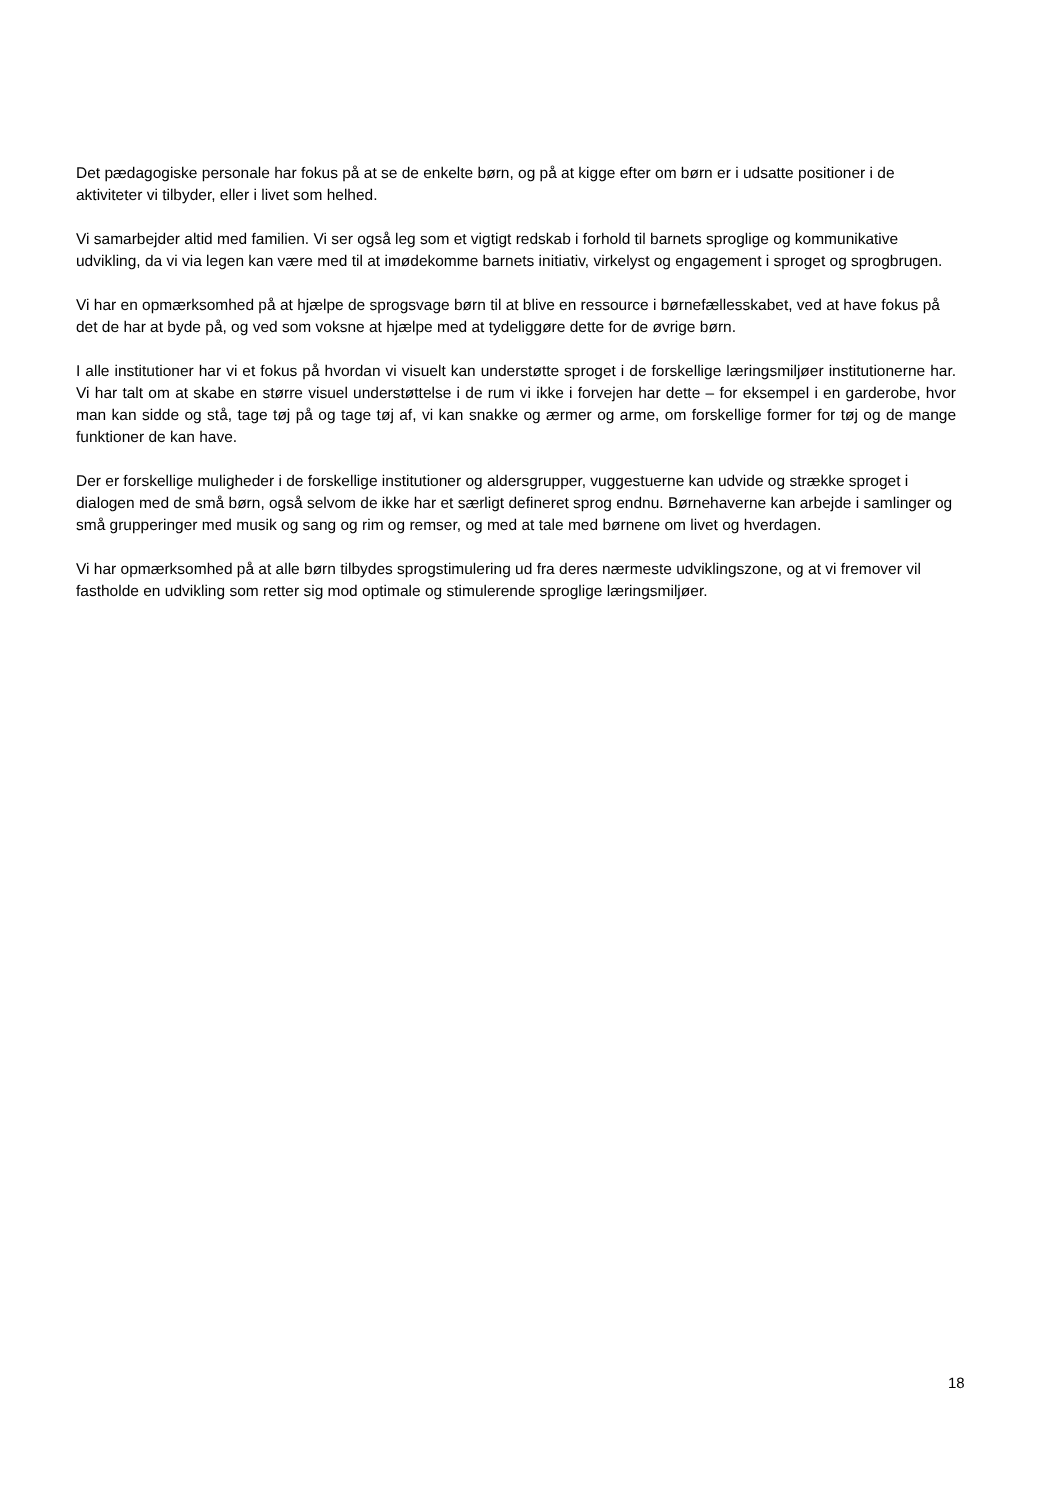Det pædagogiske personale har fokus på at se de enkelte børn, og på at kigge efter om børn er i udsatte positioner i de aktiviteter vi tilbyder, eller i livet som helhed.
Vi samarbejder altid med familien. Vi ser også leg som et vigtigt redskab i forhold til barnets sproglige og kommunikative udvikling, da vi via legen kan være med til at imødekomme barnets initiativ, virkelyst og engagement i sproget og sprogbrugen.
Vi har en opmærksomhed på at hjælpe de sprogsvage børn til at blive en ressource i børnefællesskabet, ved at have fokus på det de har at byde på, og ved som voksne at hjælpe med at tydeliggøre dette for de øvrige børn.
I alle institutioner har vi et fokus på hvordan vi visuelt kan understøtte sproget i de forskellige læringsmiljøer institutionerne har. Vi har talt om at skabe en større visuel understøttelse i de rum vi ikke i forvejen har dette – for eksempel i en garderobe, hvor man kan sidde og stå, tage tøj på og tage tøj af, vi kan snakke og ærmer og arme, om forskellige former for tøj og de mange funktioner de kan have.
Der er forskellige muligheder i de forskellige institutioner og aldersgrupper, vuggestuerne kan udvide og strække sproget i dialogen med de små børn, også selvom de ikke har et særligt defineret sprog endnu. Børnehaverne kan arbejde i samlinger og små grupperinger med musik og sang og rim og remser, og med at tale med børnene om livet og hverdagen.
Vi har opmærksomhed på at alle børn tilbydes sprogstimulering ud fra deres nærmeste udviklingszone, og at vi fremover vil fastholde en udvikling som retter sig mod optimale og stimulerende sproglige læringsmiljøer.
18